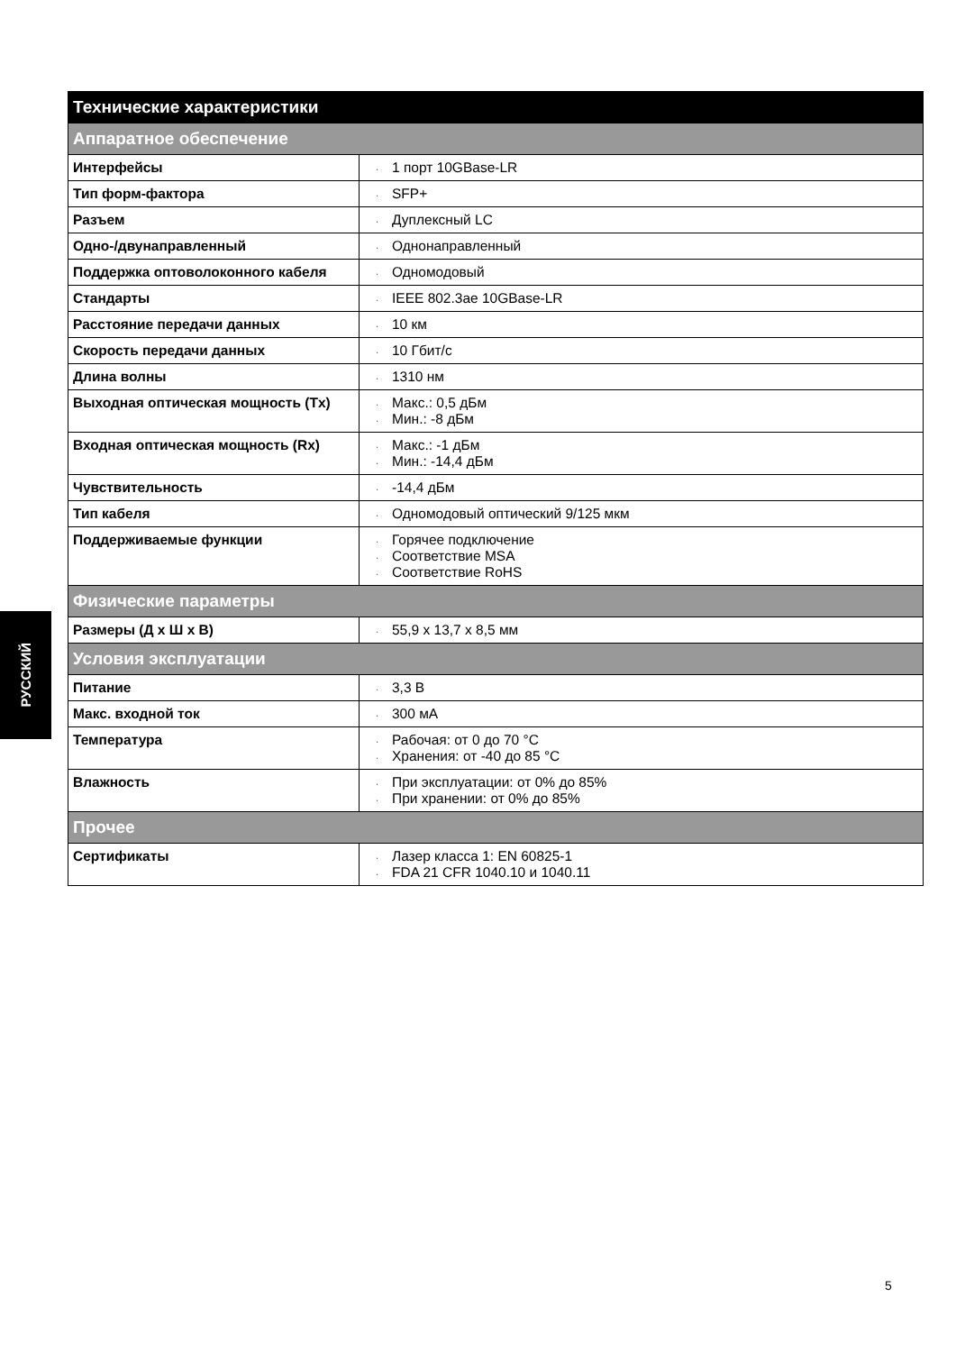РУССКИЙ
| Технические характеристики | |
| --- | --- |
| Аппаратное обеспечение | |
| Интерфейсы | · 1 порт 10GBase-LR |
| Тип форм-фактора | · SFP+ |
| Разъем | · Дуплексный LC |
| Одно-/двунаправленный | · Однонаправленный |
| Поддержка оптоволоконного кабеля | · Одномодовый |
| Стандарты | · IEEE 802.3ae 10GBase-LR |
| Расстояние передачи данных | · 10 км |
| Скорость передачи данных | · 10 Гбит/с |
| Длина волны | · 1310 нм |
| Выходная оптическая мощность (Tx) | · Макс.: 0,5 дБм · Мин.: -8 дБм |
| Входная оптическая мощность (Rx) | · Макс.: -1 дБм · Мин.: -14,4 дБм |
| Чувствительность | · -14,4 дБм |
| Тип кабеля | · Одномодовый оптический 9/125 мкм |
| Поддерживаемые функции | · Горячее подключение · Соответствие MSA · Соответствие RoHS |
| Физические параметры | |
| Размеры (Д x Ш x В) | · 55,9 x 13,7 x 8,5 мм |
| Условия эксплуатации | |
| Питание | · 3,3 В |
| Макс. входной ток | · 300 мА |
| Температура | · Рабочая: от 0 до 70 °C · Хранения: от -40 до 85 °C |
| Влажность | · При эксплуатации: от 0% до 85% · При хранении: от 0% до 85% |
| Прочее | |
| Сертификаты | · Лазер класса 1: EN 60825-1 · FDA 21 CFR 1040.10 и 1040.11 |
5